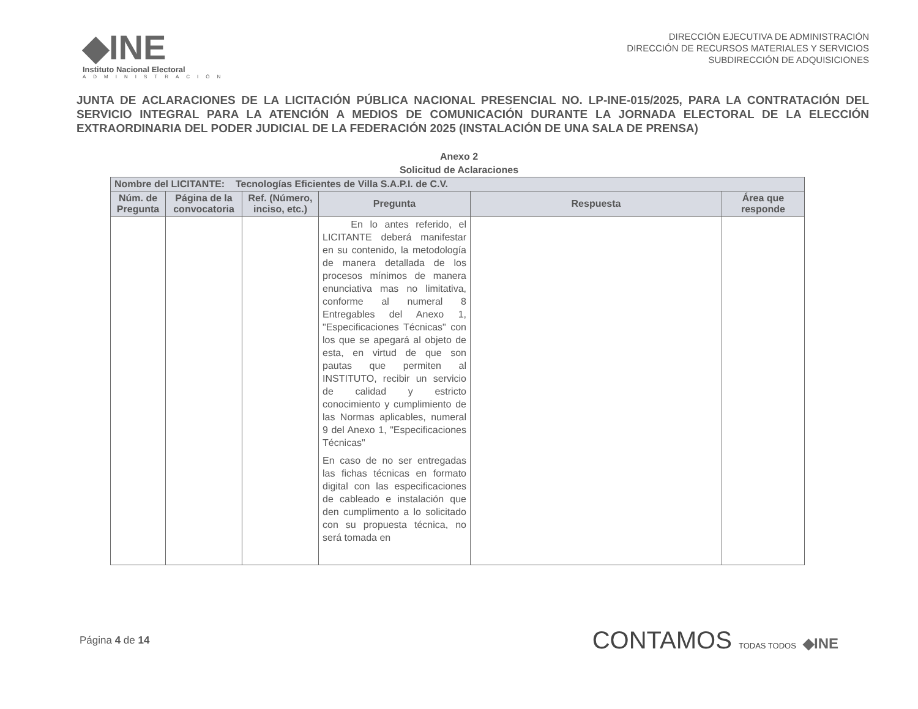◆INE
Instituto Nacional Electoral
ADMINISTRACIÓN
DIRECCIÓN EJECUTIVA DE ADMINISTRACIÓN
DIRECCIÓN DE RECURSOS MATERIALES Y SERVICIOS
SUBDIRECCIÓN DE ADQUISICIONES
JUNTA DE ACLARACIONES DE LA LICITACIÓN PÚBLICA NACIONAL PRESENCIAL NO. LP-INE-015/2025, PARA LA CONTRATACIÓN DEL SERVICIO INTEGRAL PARA LA ATENCIÓN A MEDIOS DE COMUNICACIÓN DURANTE LA JORNADA ELECTORAL DE LA ELECCIÓN EXTRAORDINARIA DEL PODER JUDICIAL DE LA FEDERACIÓN 2025 (INSTALACIÓN DE UNA SALA DE PRENSA)
Anexo 2
Solicitud de Aclaraciones
| Nombre del LICITANTE: Tecnologías Eficientes de Villa S.A.P.I. de C.V. | | | | | |
| --- | --- | --- | --- | --- | --- |
| Núm. de Pregunta | Página de la convocatoria | Ref. (Número, inciso, etc.) | Pregunta | Respuesta | Área que responde |
| | | | En lo antes referido, el LICITANTE deberá manifestar en su contenido, la metodología de manera detallada de los procesos mínimos de manera enunciativa mas no limitativa, conforme al numeral 8 Entregables del Anexo 1, "Especificaciones Técnicas" con los que se apegará al objeto de esta, en virtud de que son pautas que permiten al INSTITUTO, recibir un servicio de calidad y estricto conocimiento y cumplimiento de las Normas aplicables, numeral 9 del Anexo 1, "Especificaciones Técnicas" En caso de no ser entregadas las fichas técnicas en formato digital con las especificaciones de cableado e instalación que den cumplimento a lo solicitado con su propuesta técnica, no será tomada en | | |
Página 4 de 14
CONTAMOS TODAS TODOS ◆INE